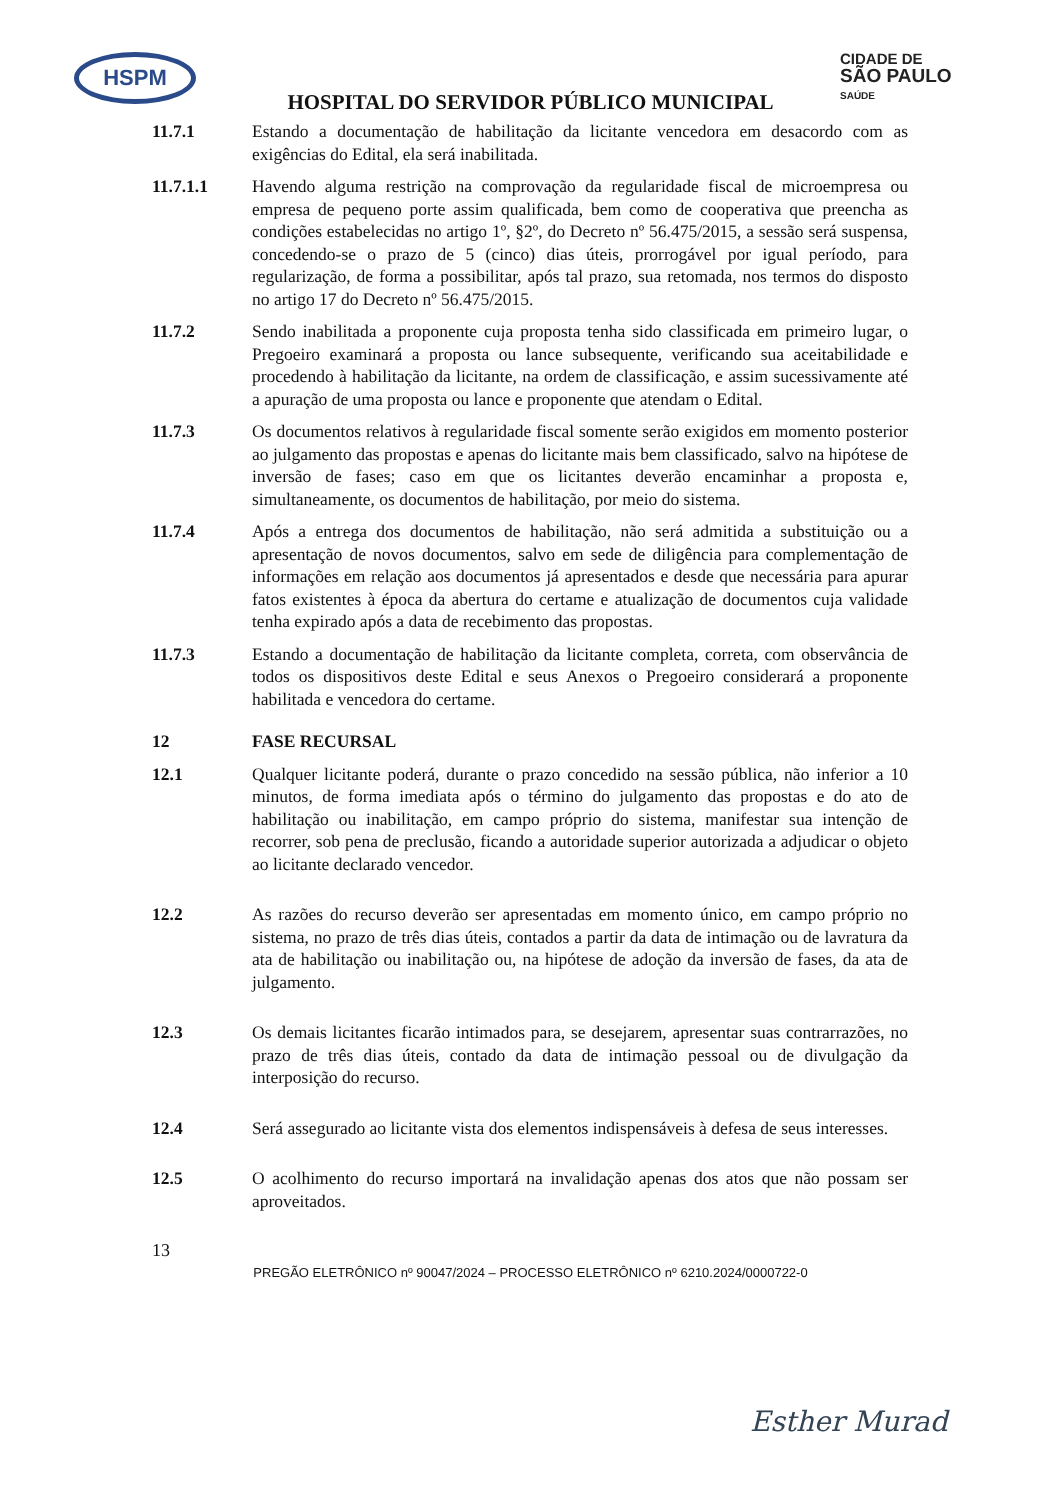HSPM
CIDADE DE
SÃO PAULO
SAÚDE
HOSPITAL DO SERVIDOR PÚBLICO MUNICIPAL
11.7.1 Estando a documentação de habilitação da licitante vencedora em desacordo com as exigências do Edital, ela será inabilitada.
11.7.1.1 Havendo alguma restrição na comprovação da regularidade fiscal de microempresa ou empresa de pequeno porte assim qualificada, bem como de cooperativa que preencha as condições estabelecidas no artigo 1º, §2º, do Decreto nº 56.475/2015, a sessão será suspensa, concedendo-se o prazo de 5 (cinco) dias úteis, prorrogável por igual período, para regularização, de forma a possibilitar, após tal prazo, sua retomada, nos termos do disposto no artigo 17 do Decreto nº 56.475/2015.
11.7.2 Sendo inabilitada a proponente cuja proposta tenha sido classificada em primeiro lugar, o Pregoeiro examinará a proposta ou lance subsequente, verificando sua aceitabilidade e procedendo à habilitação da licitante, na ordem de classificação, e assim sucessivamente até a apuração de uma proposta ou lance e proponente que atendam o Edital.
11.7.3 Os documentos relativos à regularidade fiscal somente serão exigidos em momento posterior ao julgamento das propostas e apenas do licitante mais bem classificado, salvo na hipótese de inversão de fases; caso em que os licitantes deverão encaminhar a proposta e, simultaneamente, os documentos de habilitação, por meio do sistema.
11.7.4 Após a entrega dos documentos de habilitação, não será admitida a substituição ou a apresentação de novos documentos, salvo em sede de diligência para complementação de informações em relação aos documentos já apresentados e desde que necessária para apurar fatos existentes à época da abertura do certame e atualização de documentos cuja validade tenha expirado após a data de recebimento das propostas.
11.7.3 Estando a documentação de habilitação da licitante completa, correta, com observância de todos os dispositivos deste Edital e seus Anexos o Pregoeiro considerará a proponente habilitada e vencedora do certame.
12 FASE RECURSAL
12.1 Qualquer licitante poderá, durante o prazo concedido na sessão pública, não inferior a 10 minutos, de forma imediata após o término do julgamento das propostas e do ato de habilitação ou inabilitação, em campo próprio do sistema, manifestar sua intenção de recorrer, sob pena de preclusão, ficando a autoridade superior autorizada a adjudicar o objeto ao licitante declarado vencedor.
12.2 As razões do recurso deverão ser apresentadas em momento único, em campo próprio no sistema, no prazo de três dias úteis, contados a partir da data de intimação ou de lavratura da ata de habilitação ou inabilitação ou, na hipótese de adoção da inversão de fases, da ata de julgamento.
12.3 Os demais licitantes ficarão intimados para, se desejarem, apresentar suas contrarrazões, no prazo de três dias úteis, contado da data de intimação pessoal ou de divulgação da interposição do recurso.
12.4 Será assegurado ao licitante vista dos elementos indispensáveis à defesa de seus interesses.
12.5 O acolhimento do recurso importará na invalidação apenas dos atos que não possam ser aproveitados.
13
PREGÃO ELETRÔNICO nº 90047/2024 – PROCESSO ELETRÔNICO nº 6210.2024/0000722-0
Esther Murad